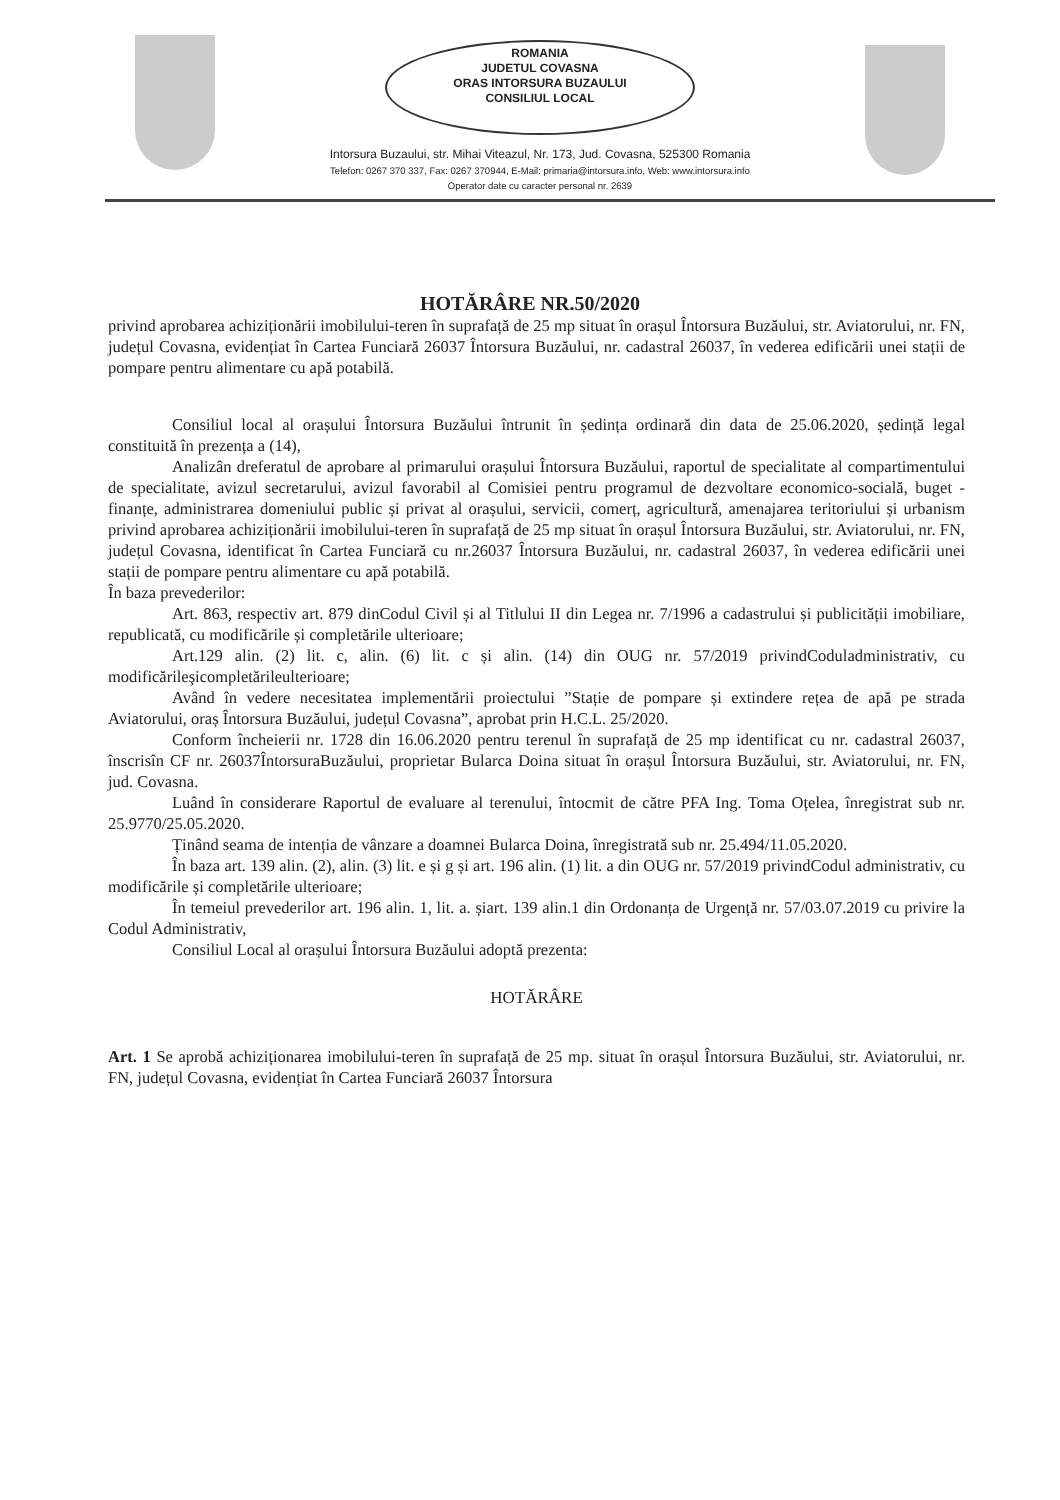ROMANIA
JUDETUL COVASNA
ORAS INTORSURA BUZAULUI
CONSILIUL LOCAL
Intorsura Buzaului, str. Mihai Viteazul, Nr. 173, Jud. Covasna, 525300 Romania
Telefon: 0267 370 337, Fax: 0267 370944, E-Mail: primaria@intorsura.info, Web: www.intorsura.info
Operator date cu caracter personal nr. 2639
HOTĂRÂRE NR.50/2020
privind aprobarea achiziționării imobilului-teren în suprafață de 25 mp situat în orașul Întorsura Buzăului, str. Aviatorului, nr. FN, județul Covasna, evidențiat în Cartea Funciară 26037 Întorsura Buzăului, nr. cadastral 26037, în vederea edificării unei stații de pompare pentru alimentare cu apă potabilă.
Consiliul local al orașului Întorsura Buzăului întrunit în ședința ordinară din data de 25.06.2020, ședință legal constituită în prezența a (14),
Analizân dreferatul de aprobare al primarului orașului Întorsura Buzăului, raportul de specialitate al compartimentului de specialitate, avizul secretarului, avizul favorabil al Comisiei pentru programul de dezvoltare economico-socială, buget -finanțe, administrarea domeniului public și privat al orașului, servicii, comerț, agricultură, amenajarea teritoriului și urbanism privind aprobarea achiziționării imobilului-teren în suprafață de 25 mp situat în orașul Întorsura Buzăului, str. Aviatorului, nr. FN, județul Covasna, identificat în Cartea Funciară cu nr.26037 Întorsura Buzăului, nr. cadastral 26037, în vederea edificării unei stații de pompare pentru alimentare cu apă potabilă.
În baza prevederilor:
Art. 863, respectiv art. 879 dinCodul Civil și al Titlului II din Legea nr. 7/1996 a cadastrului și publicității imobiliare, republicată, cu modificările și completările ulterioare;
Art.129 alin. (2) lit. c, alin. (6) lit. c și alin. (14) din OUG nr. 57/2019 privindCoduladministrativ, cu modificărileşicompletărileulterioare;
Având în vedere necesitatea implementării proiectului ”Stație de pompare și extindere rețea de apă pe strada Aviatorului, oraș Întorsura Buzăului, județul Covasna”, aprobat prin H.C.L. 25/2020.
Conform încheierii nr. 1728 din 16.06.2020 pentru terenul în suprafață de 25 mp identificat cu nr. cadastral 26037, înscrisîn CF nr. 26037ÎntorsuraBuzăului, proprietar Bularca Doina situat în orașul Întorsura Buzăului, str. Aviatorului, nr. FN, jud. Covasna.
Luând în considerare Raportul de evaluare al terenului, întocmit de către PFA Ing. Toma Oțelea, înregistrat sub nr. 25.9770/25.05.2020.
Ținând seama de intenția de vânzare a doamnei Bularca Doina, înregistrată sub nr. 25.494/11.05.2020.
În baza art. 139 alin. (2), alin. (3) lit. e și g și art. 196 alin. (1) lit. a din OUG nr. 57/2019 privindCodul administrativ, cu modificările și completările ulterioare;
În temeiul prevederilor art. 196 alin. 1, lit. a. șiart. 139 alin.1 din Ordonanța de Urgență nr. 57/03.07.2019 cu privire la Codul Administrativ,
Consiliul Local al orașului Întorsura Buzăului adoptă prezenta:
HOTĂRÂRE
Art. 1 Se aprobă achiziționarea imobilului-teren în suprafață de 25 mp. situat în orașul Întorsura Buzăului, str. Aviatorului, nr. FN, județul Covasna, evidențiat în Cartea Funciară 26037 Întorsura